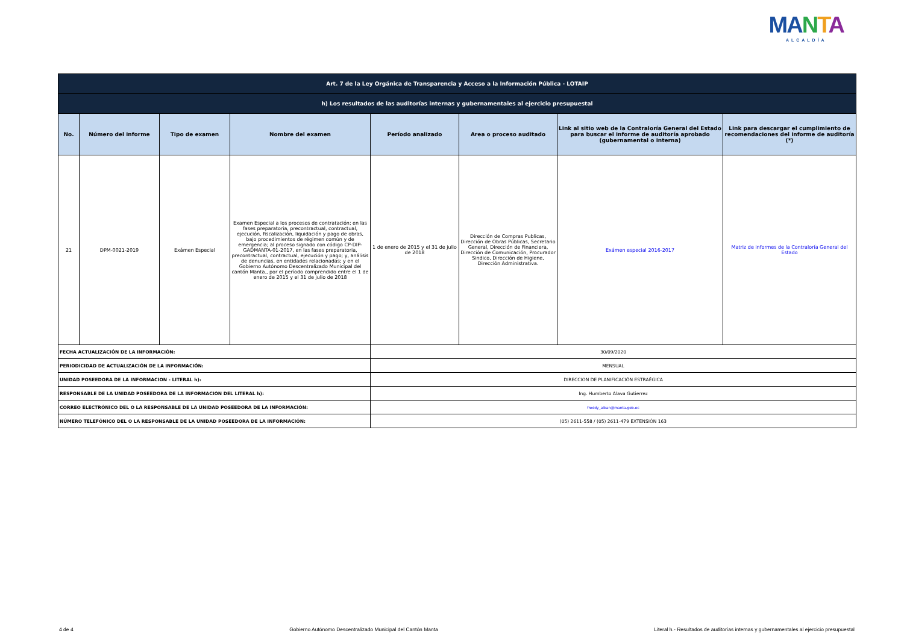MA NTA
ALCALDÍA
| Art. 7 de la Ley Orgánica de Transparencia y Acceso a la Información Pública - LOTAIP | | | | | | | |
| --- | --- | --- | --- | --- | --- | --- | --- |
| h) Los resultados de las auditorías internas y gubernamentales al ejercicio presupuestal | | | | | | | |
| No. | Número del informe | Tipo de examen | Nombre del examen | Período analizado | Area o proceso auditado | Link al sitio web de la Contraloría General del Estado para buscar el informe de auditoría aprobado (gubernamental o interna) | Link para descargar el cumplimiento de recomendaciones del informe de auditoría (*) |
| 21 | DPM-0021-2019 | Exámen Especial | Examen Especial a los procesos de contratación; en las fases preparatoria, precontractual, contractual, ejecución, fiscalización, liquidación y pago de obras, bajo procedimientos de régimen común y de emergencia; al proceso signado con código CP-DIP-GADMANTA-01-2017, en las fases preparatoria, precontractual, contractual, ejecución y pago; y, análisis de denuncias, en entidades relacionadas; y en el Gobierno Autónomo Descentralizado Municipal del cantón Manta., por el período comprendido entre el 1 de enero de 2015 y el 31 de julio de 2018 | 1 de enero de 2015 y el 31 de julio de 2018 | Dirección de Compras Publicas, Dirección de Obras Públicas, Secretario General, Dirección de Financiera, Dirección de Comunicación, Procurador Sindico, Dirección de Higiene, Dirección Administrativa. | Exámen especial 2016-2017 | Matriz de informes de la Contraloría General del Estado |
| FECHA ACTUALIZACIÓN DE LA INFORMACIÓN: | | | | 30/09/2020 | | | |
| PERIODICIDAD DE ACTUALIZACIÓN DE LA INFORMACIÓN: | | | | MENSUAL | | | |
| UNIDAD POSEEDORA DE LA INFORMACION - LITERAL h): | | | | DIRECCION DE PLANIFICACIÓN ESTRAÉGICA | | | |
| RESPONSABLE DE LA UNIDAD POSEEDORA DE LA INFORMACIÓN DEL LITERAL h): | | | | Ing. Humberto Alava Gutierrez | | | |
| CORREO ELECTRÓNICO DEL O LA RESPONSABLE DE LA UNIDAD POSEEDORA DE LA INFORMACIÓN: | | | | freddy_alban@manta.gob.ec | | | |
| NÚMERO TELEFÓNICO DEL O LA RESPONSABLE DE LA UNIDAD POSEEDORA DE LA INFORMACIÓN: | | | | (05) 2611-558 / (05) 2611-479 EXTENSIÓN 163 | | | |
4 de 4 Gobierno Autónomo Descentralizado Municipal del Cantón Manta Literal h.- Resultados de auditorías internas y gubernamentales al ejercicio presupuestal